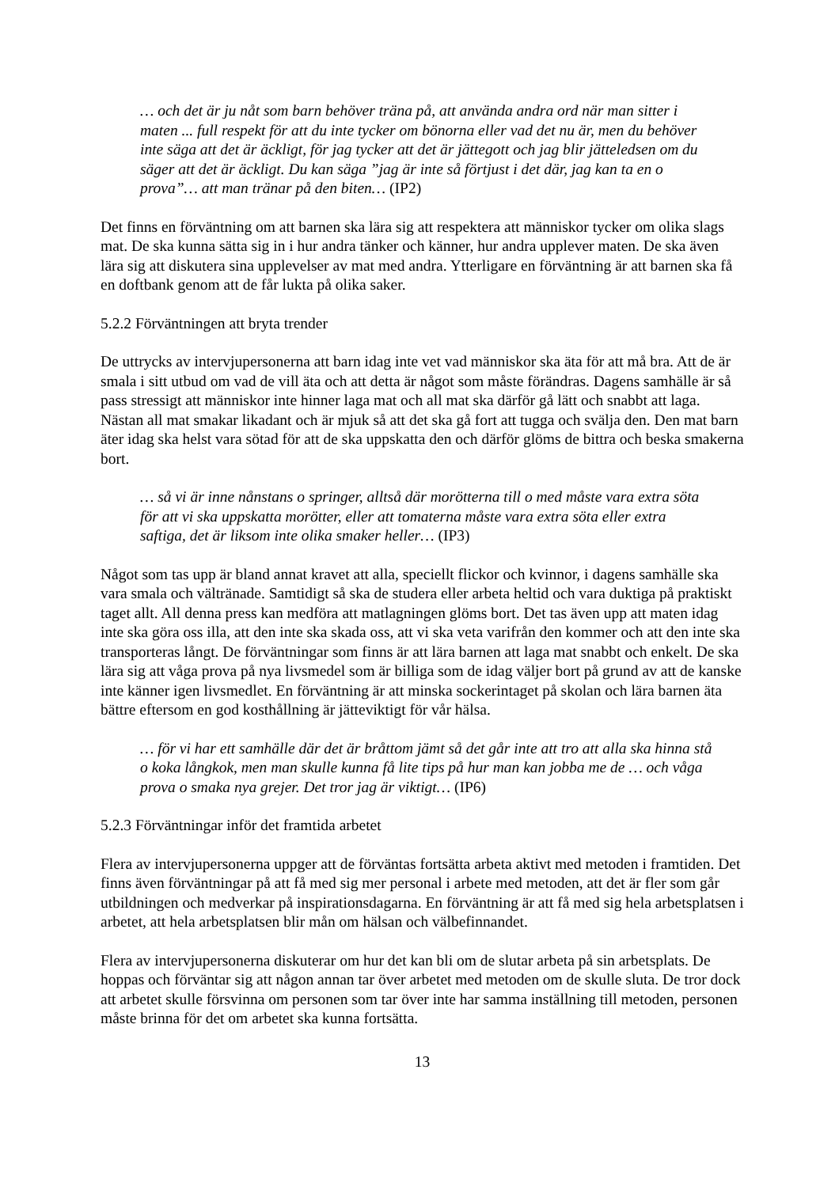… och det är ju nåt som barn behöver träna på, att använda andra ord när man sitter i maten ... full respekt för att du inte tycker om bönorna eller vad det nu är, men du behöver inte säga att det är äckligt, för jag tycker att det är jättegott och jag blir jätteledsen om du säger att det är äckligt. Du kan säga ”jag är inte så förtjust i det där, jag kan ta en o prova”… att man tränar på den biten… (IP2)
Det finns en förväntning om att barnen ska lära sig att respektera att människor tycker om olika slags mat. De ska kunna sätta sig in i hur andra tänker och känner, hur andra upplever maten. De ska även lära sig att diskutera sina upplevelser av mat med andra. Ytterligare en förväntning är att barnen ska få en doftbank genom att de får lukta på olika saker.
5.2.2 Förväntningen att bryta trender
De uttrycks av intervjupersonerna att barn idag inte vet vad människor ska äta för att må bra. Att de är smala i sitt utbud om vad de vill äta och att detta är något som måste förändras. Dagens samhälle är så pass stressigt att människor inte hinner laga mat och all mat ska därför gå lätt och snabbt att laga. Nästan all mat smakar likadant och är mjuk så att det ska gå fort att tugga och svälja den. Den mat barn äter idag ska helst vara sötad för att de ska uppskatta den och därför glöms de bittra och beska smakerna bort.
… så vi är inne nånstans o springer, alltså där morötterna till o med måste vara extra söta för att vi ska uppskatta morötter, eller att tomaterna måste vara extra söta eller extra saftiga, det är liksom inte olika smaker heller… (IP3)
Något som tas upp är bland annat kravet att alla, speciellt flickor och kvinnor, i dagens samhälle ska vara smala och vältränade. Samtidigt så ska de studera eller arbeta heltid och vara duktiga på praktiskt taget allt. All denna press kan medföra att matlagningen glöms bort. Det tas även upp att maten idag inte ska göra oss illa, att den inte ska skada oss, att vi ska veta varifrån den kommer och att den inte ska transporteras långt. De förväntningar som finns är att lära barnen att laga mat snabbt och enkelt. De ska lära sig att våga prova på nya livsmedel som är billiga som de idag väljer bort på grund av att de kanske inte känner igen livsmedlet. En förväntning är att minska sockerintaget på skolan och lära barnen äta bättre eftersom en god kosthållning är jätteviktigt för vår hälsa.
… för vi har ett samhälle där det är bråttom jämt så det går inte att tro att alla ska hinna stå o koka långkok, men man skulle kunna få lite tips på hur man kan jobba me de … och våga prova o smaka nya grejer. Det tror jag är viktigt… (IP6)
5.2.3 Förväntningar inför det framtida arbetet
Flera av intervjupersonerna uppger att de förväntas fortsätta arbeta aktivt med metoden i framtiden. Det finns även förväntningar på att få med sig mer personal i arbete med metoden, att det är fler som går utbildningen och medverkar på inspirationsdagarna. En förväntning är att få med sig hela arbetsplatsen i arbetet, att hela arbetsplatsen blir mån om hälsan och välbefinnandet.
Flera av intervjupersonerna diskuterar om hur det kan bli om de slutar arbeta på sin arbetsplats. De hoppas och förväntar sig att någon annan tar över arbetet med metoden om de skulle sluta. De tror dock att arbetet skulle försvinna om personen som tar över inte har samma inställning till metoden, personen måste brinna för det om arbetet ska kunna fortsätta.
13